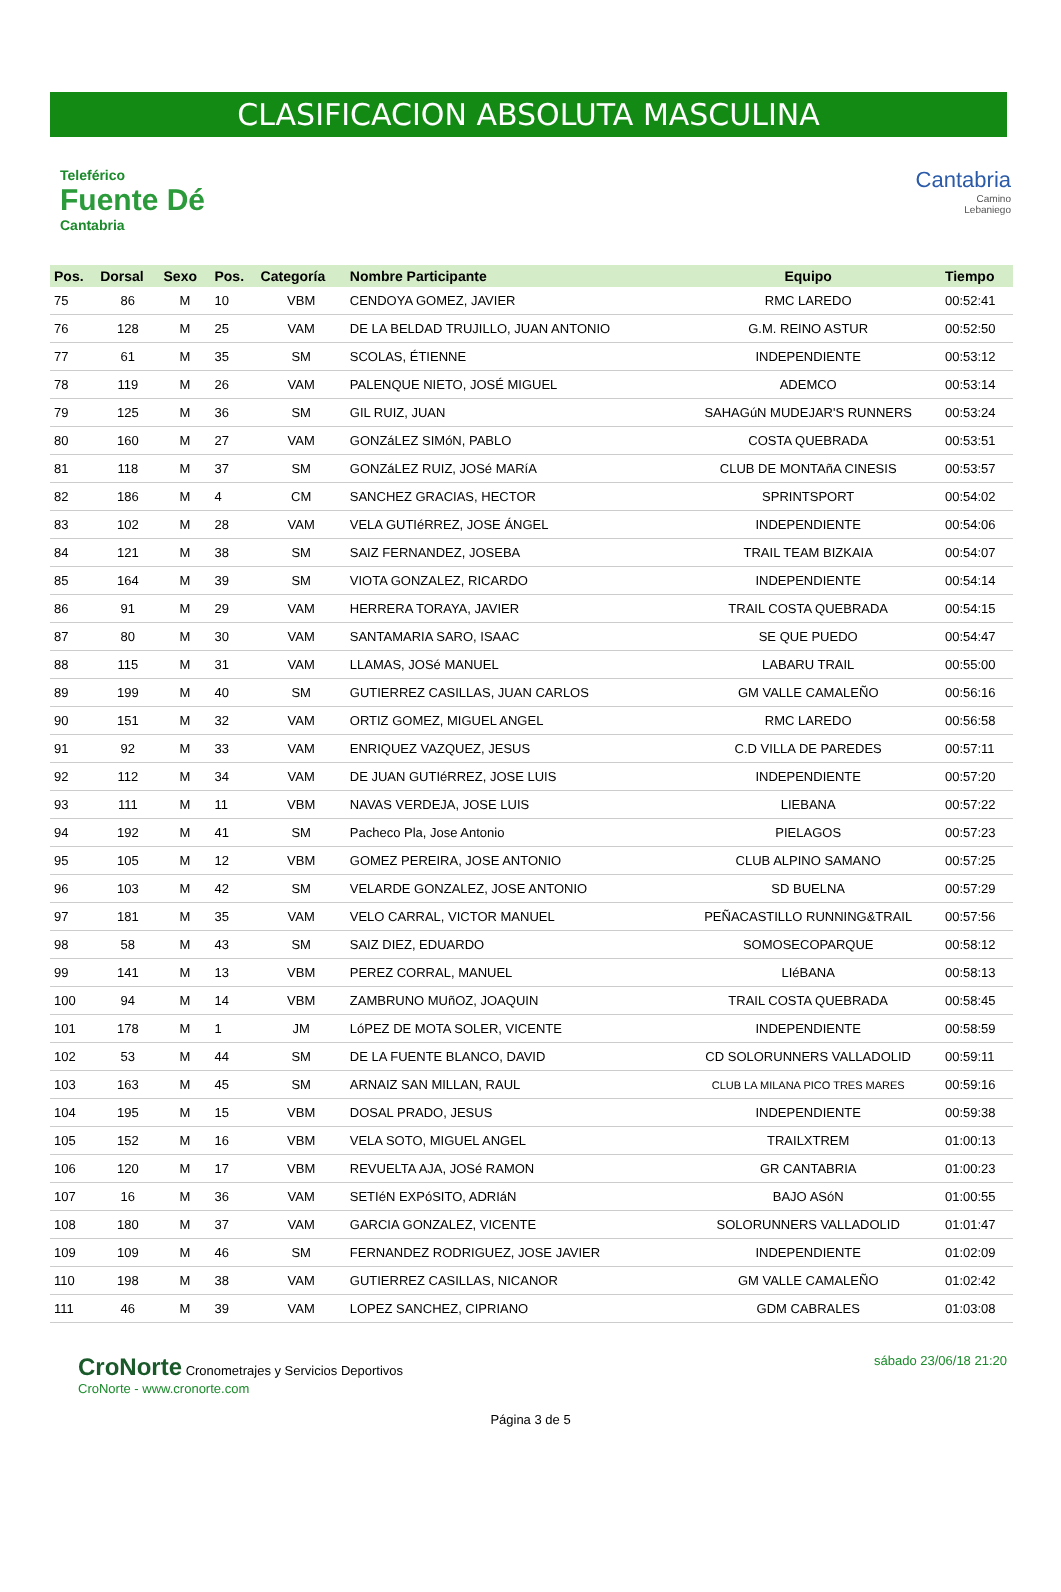CLASIFICACION ABSOLUTA MASCULINA
Teleférico
Fuente Dé
Cantabria
Cantabria
Camino
Lebaniego
| Pos. | Dorsal | Sexo | Pos. | Categoría | Nombre Participante | Equipo | Tiempo |
| --- | --- | --- | --- | --- | --- | --- | --- |
| 75 | 86 | M | 10 | VBM | CENDOYA GOMEZ, JAVIER | RMC LAREDO | 00:52:41 |
| 76 | 128 | M | 25 | VAM | DE LA BELDAD TRUJILLO, JUAN ANTONIO | G.M. REINO ASTUR | 00:52:50 |
| 77 | 61 | M | 35 | SM | SCOLAS, ÉTIENNE | INDEPENDIENTE | 00:53:12 |
| 78 | 119 | M | 26 | VAM | PALENQUE NIETO, JOSÉ MIGUEL | ADEMCO | 00:53:14 |
| 79 | 125 | M | 36 | SM | GIL RUIZ, JUAN | SAHAGúN MUDEJAR'S RUNNERS | 00:53:24 |
| 80 | 160 | M | 27 | VAM | GONZáLEZ SIMóN, PABLO | COSTA QUEBRADA | 00:53:51 |
| 81 | 118 | M | 37 | SM | GONZáLEZ RUIZ, JOSé MARíA | CLUB DE MONTAñA CINESIS | 00:53:57 |
| 82 | 186 | M | 4 | CM | SANCHEZ GRACIAS, HECTOR | SPRINTSPORT | 00:54:02 |
| 83 | 102 | M | 28 | VAM | VELA GUTIéRREZ, JOSE ÁNGEL | INDEPENDIENTE | 00:54:06 |
| 84 | 121 | M | 38 | SM | SAIZ FERNANDEZ, JOSEBA | TRAIL TEAM BIZKAIA | 00:54:07 |
| 85 | 164 | M | 39 | SM | VIOTA GONZALEZ, RICARDO | INDEPENDIENTE | 00:54:14 |
| 86 | 91 | M | 29 | VAM | HERRERA TORAYA, JAVIER | TRAIL COSTA QUEBRADA | 00:54:15 |
| 87 | 80 | M | 30 | VAM | SANTAMARIA SARO, ISAAC | SE QUE PUEDO | 00:54:47 |
| 88 | 115 | M | 31 | VAM | LLAMAS, JOSé MANUEL | LABARU TRAIL | 00:55:00 |
| 89 | 199 | M | 40 | SM | GUTIERREZ CASILLAS, JUAN CARLOS | GM VALLE CAMALEÑO | 00:56:16 |
| 90 | 151 | M | 32 | VAM | ORTIZ GOMEZ, MIGUEL ANGEL | RMC LAREDO | 00:56:58 |
| 91 | 92 | M | 33 | VAM | ENRIQUEZ VAZQUEZ, JESUS | C.D VILLA DE PAREDES | 00:57:11 |
| 92 | 112 | M | 34 | VAM | DE JUAN GUTIéRREZ, JOSE LUIS | INDEPENDIENTE | 00:57:20 |
| 93 | 111 | M | 11 | VBM | NAVAS VERDEJA, JOSE LUIS | LIEBANA | 00:57:22 |
| 94 | 192 | M | 41 | SM | Pacheco Pla, Jose Antonio | PIELAGOS | 00:57:23 |
| 95 | 105 | M | 12 | VBM | GOMEZ PEREIRA, JOSE ANTONIO | CLUB ALPINO SAMANO | 00:57:25 |
| 96 | 103 | M | 42 | SM | VELARDE GONZALEZ, JOSE ANTONIO | SD BUELNA | 00:57:29 |
| 97 | 181 | M | 35 | VAM | VELO CARRAL, VICTOR MANUEL | PEÑACASTILLO RUNNING&TRAIL | 00:57:56 |
| 98 | 58 | M | 43 | SM | SAIZ DIEZ, EDUARDO | SOMOSECOPARQUE | 00:58:12 |
| 99 | 141 | M | 13 | VBM | PEREZ CORRAL, MANUEL | LIéBANA | 00:58:13 |
| 100 | 94 | M | 14 | VBM | ZAMBRUNO MUñOZ, JOAQUIN | TRAIL COSTA QUEBRADA | 00:58:45 |
| 101 | 178 | M | 1 | JM | LóPEZ DE MOTA SOLER, VICENTE | INDEPENDIENTE | 00:58:59 |
| 102 | 53 | M | 44 | SM | DE LA FUENTE BLANCO, DAVID | CD SOLORUNNERS VALLADOLID | 00:59:11 |
| 103 | 163 | M | 45 | SM | ARNAIZ SAN MILLAN, RAUL | CLUB LA MILANA PICO TRES MARES | 00:59:16 |
| 104 | 195 | M | 15 | VBM | DOSAL PRADO, JESUS | INDEPENDIENTE | 00:59:38 |
| 105 | 152 | M | 16 | VBM | VELA SOTO, MIGUEL ANGEL | TRAILXTREM | 01:00:13 |
| 106 | 120 | M | 17 | VBM | REVUELTA AJA, JOSé RAMON | GR CANTABRIA | 01:00:23 |
| 107 | 16 | M | 36 | VAM | SETIéN EXPóSITO, ADRIáN | BAJO ASóN | 01:00:55 |
| 108 | 180 | M | 37 | VAM | GARCIA GONZALEZ, VICENTE | SOLORUNNERS VALLADOLID | 01:01:47 |
| 109 | 109 | M | 46 | SM | FERNANDEZ RODRIGUEZ, JOSE JAVIER | INDEPENDIENTE | 01:02:09 |
| 110 | 198 | M | 38 | VAM | GUTIERREZ CASILLAS, NICANOR | GM VALLE CAMALEÑO | 01:02:42 |
| 111 | 46 | M | 39 | VAM | LOPEZ SANCHEZ, CIPRIANO | GDM CABRALES | 01:03:08 |
CroNorte Cronometrajes y Servicios Deportivos
CroNorte - www.cronorte.com
sábado 23/06/18 21:20
Página 3 de 5